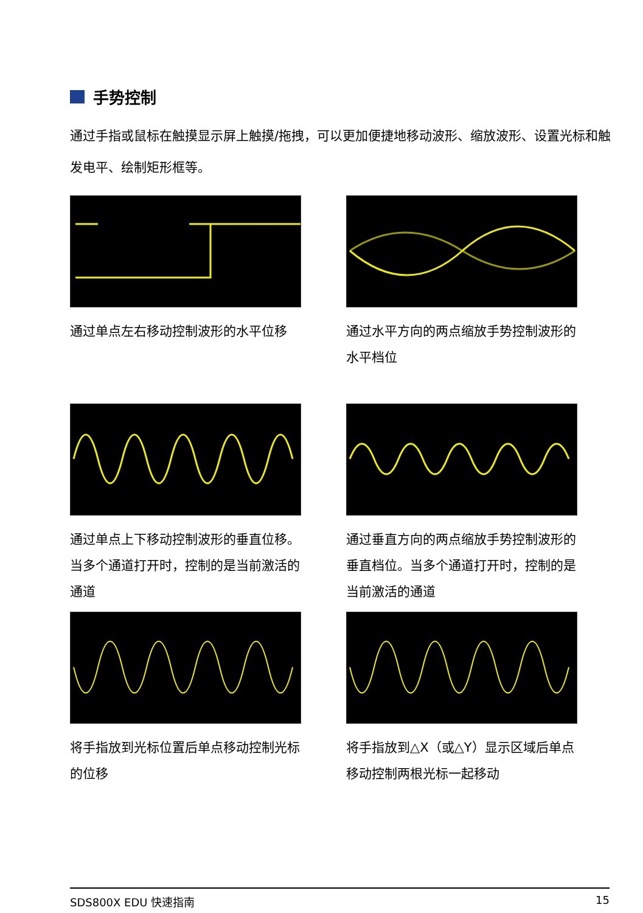手势控制
通过手指或鼠标在触摸显示屏上触摸/拖拽，可以更加便捷地移动波形、缩放波形、设置光标和触发电平、绘制矩形框等。
通过单点左右移动控制波形的水平位移
通过水平方向的两点缩放手势控制波形的水平档位
通过单点上下移动控制波形的垂直位移。当多个通道打开时，控制的是当前激活的通道
通过垂直方向的两点缩放手势控制波形的垂直档位。当多个通道打开时，控制的是当前激活的通道
将手指放到光标位置后单点移动控制光标的位移
将手指放到△X（或△Y）显示区域后单点移动控制两根光标一起移动
SDS800X EDU 快速指南 15